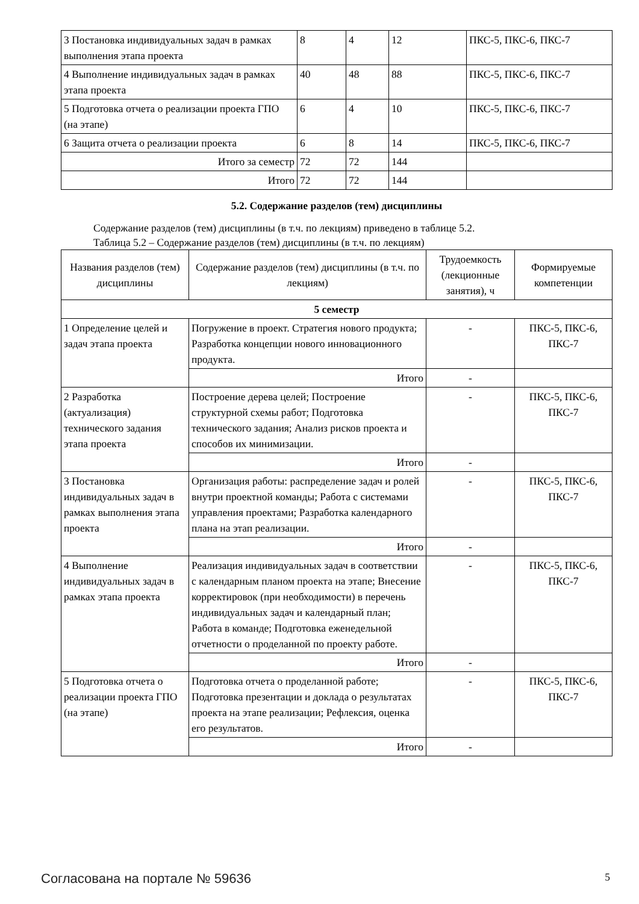| 3 Постановка индивидуальных задач в рамках выполнения этапа проекта | 8 | 4 | 12 | ПКС-5, ПКС-6, ПКС-7 |
| 4 Выполнение индивидуальных задач в рамках этапа проекта | 40 | 48 | 88 | ПКС-5, ПКС-6, ПКС-7 |
| 5 Подготовка отчета о реализации проекта ГПО (на этапе) | 6 | 4 | 10 | ПКС-5, ПКС-6, ПКС-7 |
| 6 Защита отчета о реализации проекта | 6 | 8 | 14 | ПКС-5, ПКС-6, ПКС-7 |
| Итого за семестр | 72 | 72 | 144 | |
| Итого | 72 | 72 | 144 | |
5.2. Содержание разделов (тем) дисциплины
Содержание разделов (тем) дисциплины (в т.ч. по лекциям) приведено в таблице 5.2.
Таблица 5.2 – Содержание разделов (тем) дисциплины (в т.ч. по лекциям)
| Названия разделов (тем) дисциплины | Содержание разделов (тем) дисциплины (в т.ч. по лекциям) | Трудоемкость (лекционные занятия), ч | Формируемые компетенции |
| --- | --- | --- | --- |
| 5 семестр | | | |
| 1 Определение целей и задач этапа проекта | Погружение в проект. Стратегия нового продукта; Разработка концепции нового инновационного продукта. | - | ПКС-5, ПКС-6, ПКС-7 |
| | Итого | - | |
| 2 Разработка (актуализация) технического задания этапа проекта | Построение дерева целей; Построение структурной схемы работ; Подготовка технического задания; Анализ рисков проекта и способов их минимизации. | - | ПКС-5, ПКС-6, ПКС-7 |
| | Итого | - | |
| 3 Постановка индивидуальных задач в рамках выполнения этапа проекта | Организация работы: распределение задач и ролей внутри проектной команды; Работа с системами управления проектами; Разработка календарного плана на этап реализации. | - | ПКС-5, ПКС-6, ПКС-7 |
| | Итого | - | |
| 4 Выполнение индивидуальных задач в рамках этапа проекта | Реализация индивидуальных задач в соответствии с календарным планом проекта на этапе; Внесение корректировок (при необходимости) в перечень индивидуальных задач и календарный план; Работа в команде; Подготовка еженедельной отчетности о проделанной по проекту работе. | - | ПКС-5, ПКС-6, ПКС-7 |
| | Итого | - | |
| 5 Подготовка отчета о реализации проекта ГПО (на этапе) | Подготовка отчета о проделанной работе; Подготовка презентации и доклада о результатах проекта на этапе реализации; Рефлексия, оценка его результатов. | - | ПКС-5, ПКС-6, ПКС-7 |
| | Итого | - | |
Согласована на портале № 59636 5